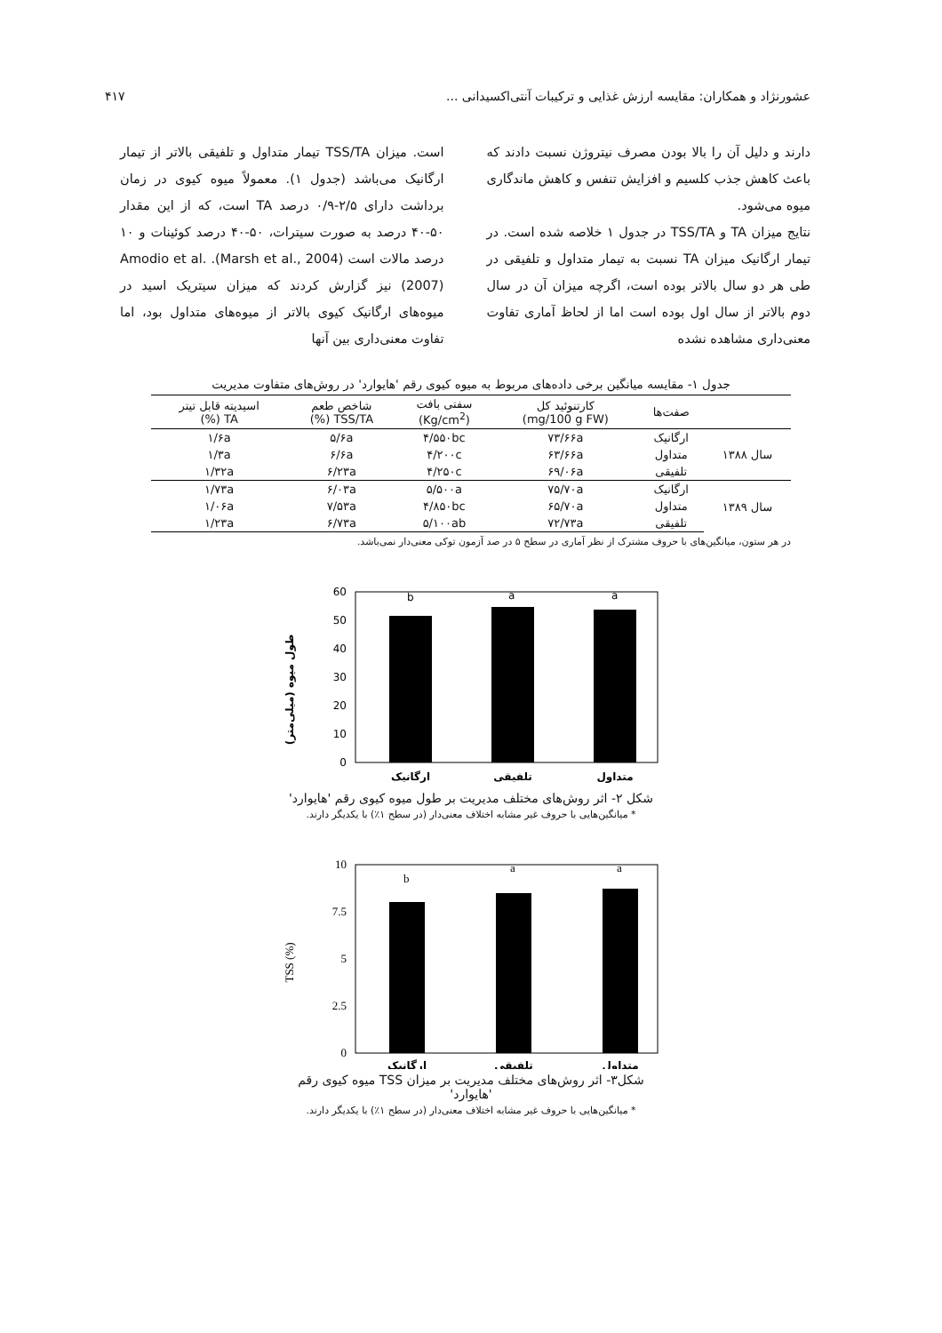عشورنژاد و همکاران: مقایسه ارزش غذایی و ترکیبات آنتی‌اکسیدانی ... ۴۱۷
دارند و دلیل آن را بالا بودن مصرف نیتروژن نسبت دادند که باعث کاهش جذب کلسیم و افزایش تنفس و کاهش ماندگاری میوه می‌شود.
نتایج میزان TA و TSS/TA در جدول ۱ خلاصه شده است. در تیمار ارگانیک میزان TA نسبت به تیمار متداول و تلفیقی در طی هر دو سال بالاتر بوده است، اگرچه میزان آن در سال دوم بالاتر از سال اول بوده است اما از لحاظ آماری تفاوت معنی‌داری مشاهده نشده
است. میزان TSS/TA تیمار متداول و تلفیقی بالاتر از تیمار ارگانیک می‌باشد (جدول ۱). معمولاً میوه کیوی در زمان برداشت دارای ۲/۵-۰/۹ درصد TA است، که از این مقدار ۵۰-۴۰ درصد به صورت سیترات، ۵۰-۴۰ درصد کوئینات و ۱۰ درصد مالات است (Marsh et al., 2004). Amodio et al. (2007) نیز گزارش کردند که میزان سیتریک اسید در میوه‌های ارگانیک کیوی بالاتر از میوه‌های متداول بود، اما تفاوت معنی‌داری بین آنها
جدول ۱- مقایسه میانگین برخی داده‌های مربوط به میوه کیوی رقم 'هایوارد' در روش‌های متفاوت مدیریت
| | صفت‌ها | کارتنوئید کل (mg/100 g FW) | سفتی بافت (Kg/cm<sup>2</sup>) | شاخص طعم TSS/TA (%) | اسیدیته قابل تیتر TA (%) |
| --- | --- | --- | --- | --- | --- |
| سال ۱۳۸۸ | ارگانیک | ۷۳/۶۶a | ۴/۵۵۰bc | ۵/۶a | ۱/۶a |
| | متداول | ۶۳/۶۶a | ۴/۲۰۰c | ۶/۶a | ۱/۳a |
| | تلفیقی | ۶۹/۰۶a | ۴/۲۵۰c | ۶/۲۳a | ۱/۳۲a |
| سال ۱۳۸۹ | ارگانیک | ۷۵/۷۰a | ۵/۵۰۰a | ۶/۰۳a | ۱/۷۳a |
| | متداول | ۶۵/۷۰a | ۴/۸۵۰bc | ۷/۵۳a | ۱/۰۶a |
| | تلفیقی | ۷۲/۷۳a | ۵/۱۰۰ab | ۶/۷۳a | ۱/۲۳a |
در هر ستون، میانگین‌های با حروف مشترک از نظر آماری در سطح ۵ در صد آزمون توکی معنی‌دار نمی‌باشد.
طول میوه (میلی‌متر)
0
10
20
30
40
50
60
b
a
a
ارگانیک
تلفیقی
متداول
شکل ۲- اثر روش‌های مختلف مدیریت بر طول میوه کیوی رقم 'هایوارد'
* میانگین‌هایی با حروف غیر مشابه اختلاف معنی‌دار (در سطح ۱٪) با یکدیگر دارند.
TSS (%)
0
2.5
5
7.5
10
b
a
a
ارگانیک
تلفیقی
متداول
شکل۳- اثر روش‌های مختلف مدیریت بر میزان TSS میوه کیوی رقم 'هایوارد'
* میانگین‌هایی با حروف غیر مشابه اختلاف معنی‌دار (در سطح ۱٪) با یکدیگر دارند.